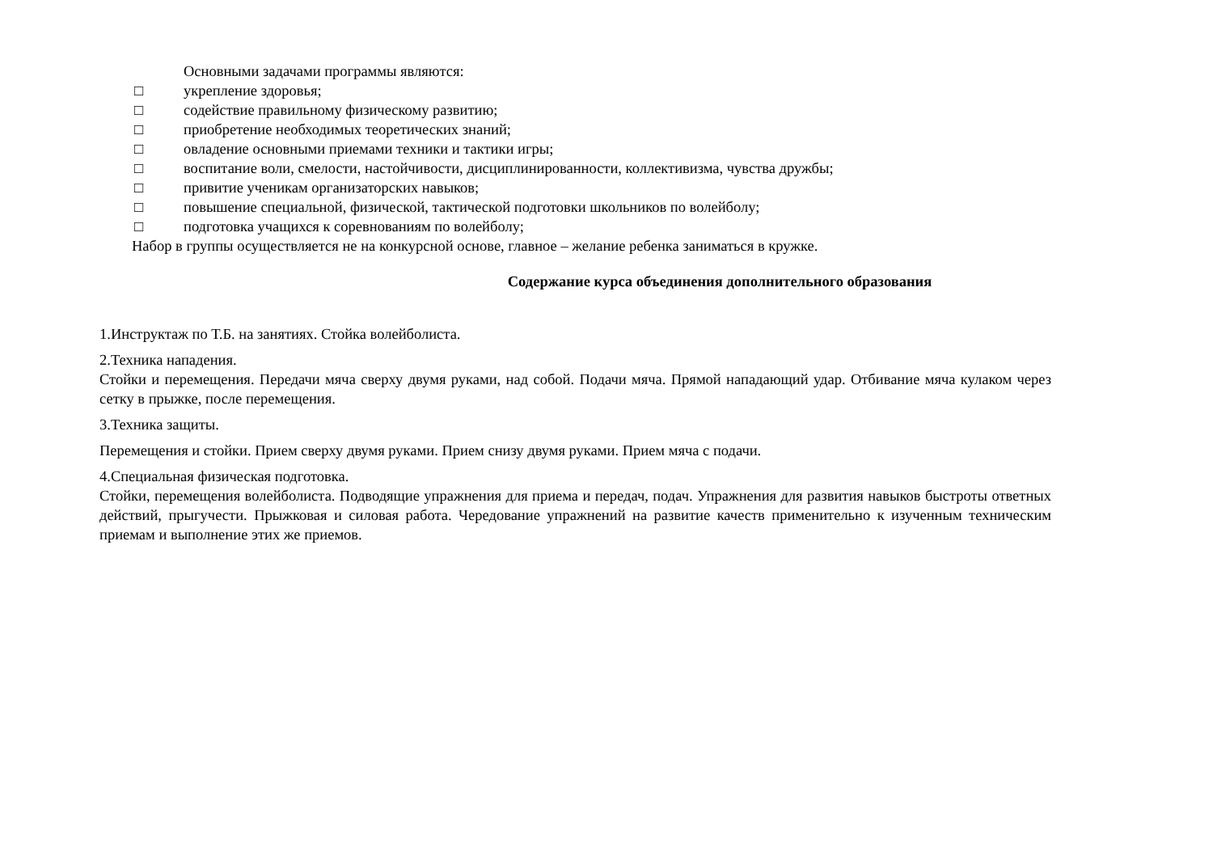Основными задачами программы являются:
□ укрепление здоровья;
□ содействие правильному физическому развитию;
□ приобретение необходимых теоретических знаний;
□ овладение основными приемами техники и тактики игры;
□ воспитание воли, смелости, настойчивости, дисциплинированности, коллективизма, чувства дружбы;
□ привитие ученикам организаторских навыков;
□ повышение специальной, физической, тактической подготовки школьников по волейболу;
□ подготовка учащихся к соревнованиям по волейболу;
Набор в группы осуществляется не на конкурсной основе, главное – желание ребенка заниматься в кружке.
Содержание курса объединения дополнительного образования
1.Инструктаж по Т.Б. на занятиях. Стойка волейболиста.
2.Техника нападения.
Стойки и перемещения. Передачи мяча сверху двумя руками, над собой. Подачи мяча. Прямой нападающий удар. Отбивание мяча кулаком через сетку в прыжке, после перемещения.
3.Техника защиты.
Перемещения и стойки. Прием сверху двумя руками. Прием снизу двумя руками. Прием мяча с подачи.
4.Специальная физическая подготовка.
Стойки, перемещения волейболиста. Подводящие упражнения для приема и передач, подач. Упражнения для развития навыков быстроты ответных действий, прыгучести. Прыжковая и силовая работа. Чередование упражнений на развитие качеств применительно к изученным техническим приемам и выполнение этих же приемов.